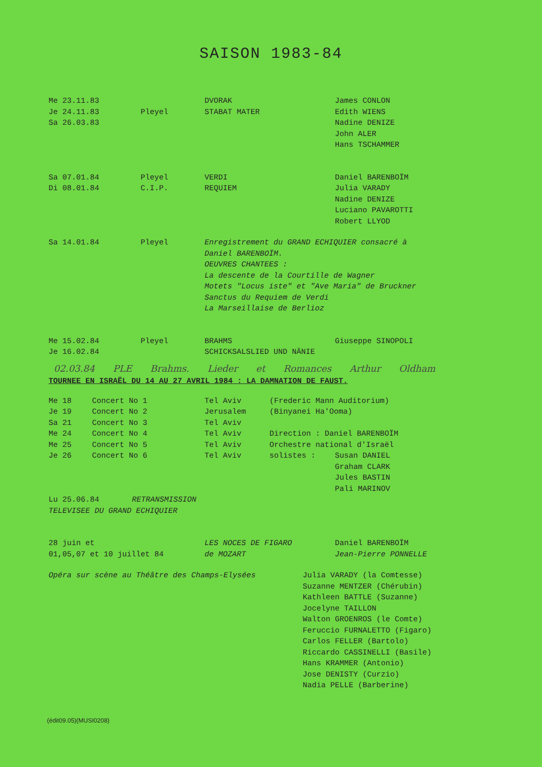SAISON 1983-84
| Me 23.11.83 Je 24.11.83 Sa 26.03.83 | Pleyel | DVORAK STABAT MATER | James CONLON Edith WIENS Nadine DENIZE John ALER Hans TSCHAMMER |
| Sa 07.01.84 Di 08.01.84 | Pleyel C.I.P. | VERDI REQUIEM | Daniel BARENBOÏM Julia VARADY Nadine DENIZE Luciano PAVAROTTI Robert LLYOD |
| Sa 14.01.84 | Pleyel | Enregistrement du GRAND ECHIQUIER consacré à Daniel BARENBOÏM. OEUVRES CHANTEES : La descente de la Courtille de Wagner Motets "Locus iste" et "Ave Maria" de Bruckner Sanctus du Requiem de Verdi La Marseillaise de Berlioz | |
| Me 15.02.84 Je 16.02.84 | Pleyel | BRAHMS SCHICKSALSLIED UND NÄNIE | Giuseppe SINOPOLI |
02.03.84 PLE Brahms. Lieder et Romances Arthur Oldham
TOURNEE EN ISRAËL DU 14 AU 27 AVRIL 1984 : LA DAMNATION DE FAUST.
| Me 18 | Concert No 1 | Tel Aviv | (Frederic Mann Auditorium) | |
| Je 19 | Concert No 2 | Jerusalem | (Binyanei Ha'Ooma) | |
| Sa 21 | Concert No 3 | Tel Aviv | | |
| Me 24 | Concert No 4 | Tel Aviv | Direction : Daniel BARENBOÏM | |
| Me 25 | Concert No 5 | Tel Aviv | Orchestre national d'Israël | |
| Je 26 | Concert No 6 | Tel Aviv | solistes : | Susan DANIEL Graham CLARK Jules BASTIN Pali MARINOV |
| Lu 25.06.84 RETRANSMISSION TELEVISEE DU GRAND ECHIQUIER | | | | |
| 28 juin et 01,05,07 et 10 juillet 84 | LES NOCES DE FIGARO de MOZART | Daniel BARENBOÏM Jean-Pierre PONNELLE |
| Opéra sur scène au Théâtre des Champs-Elysées | Julia VARADY (la Comtesse) Suzanne MENTZER (Chérubin) Kathleen BATTLE (Suzanne) Jocelyne TAILLON Walton GROENROS (le Comte) Feruccio FURNALETTO (Figaro) Carlos FELLER (Bartolo) Riccardo CASSINELLI (Basile) Hans KRAMMER (Antonio) Jose DENISTY (Curzio) Nadia PELLE (Barberine) |
(édit09.05)(MUSI0208)